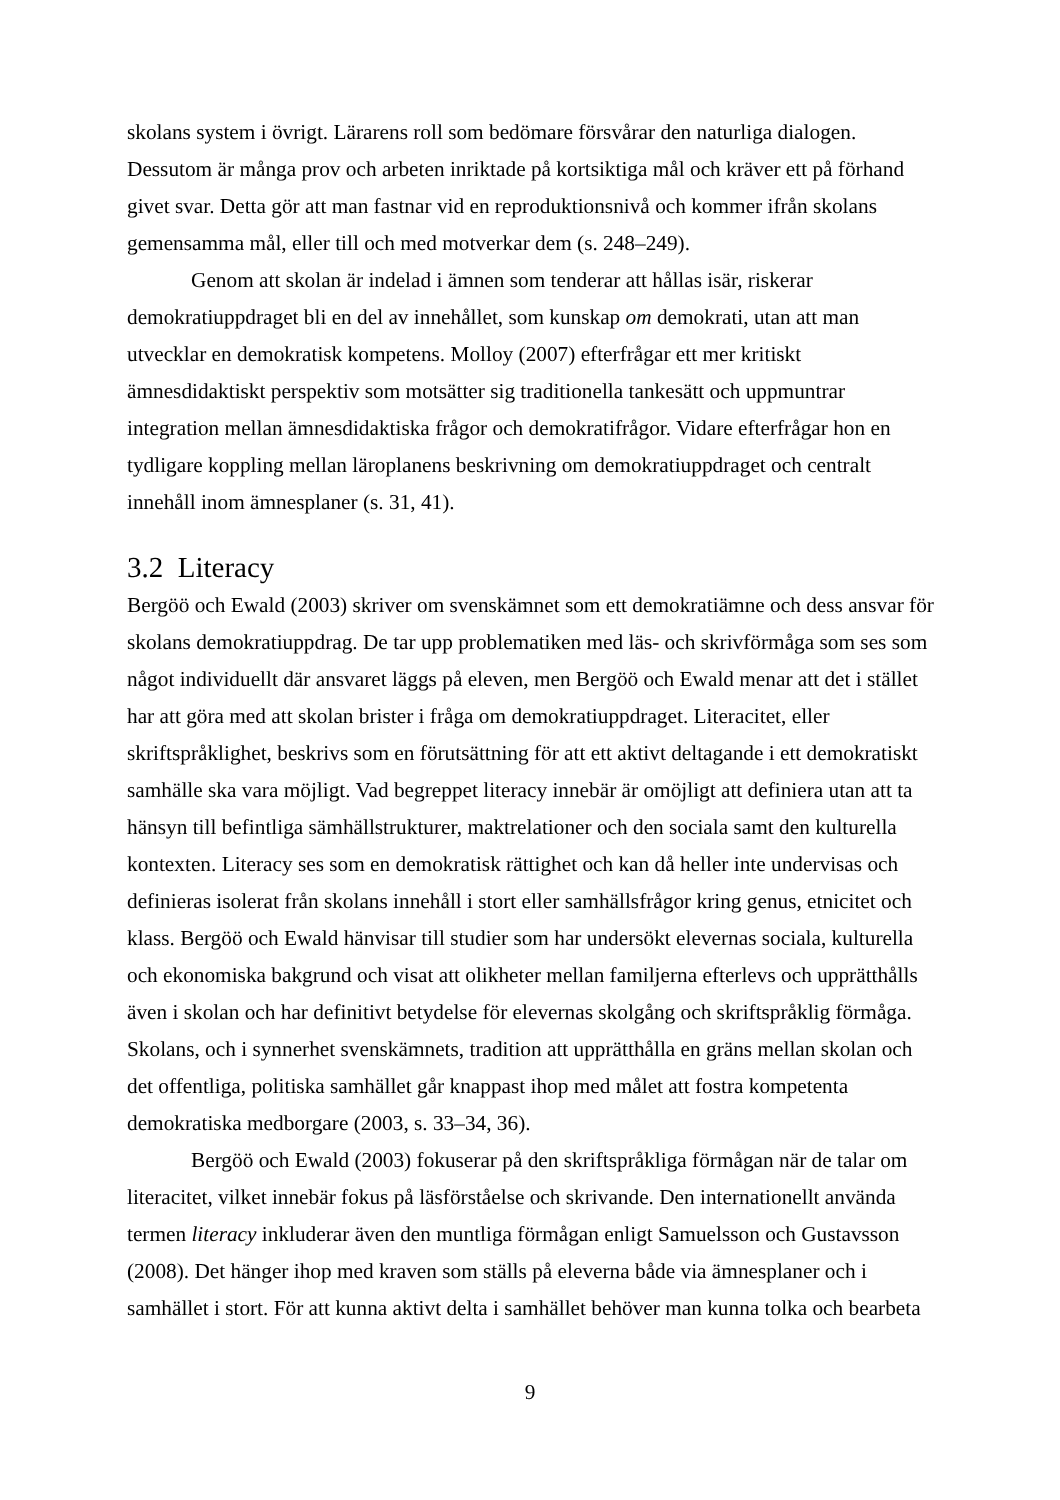skolans system i övrigt. Lärarens roll som bedömare försvårar den naturliga dialogen. Dessutom är många prov och arbeten inriktade på kortsiktiga mål och kräver ett på förhand givet svar. Detta gör att man fastnar vid en reproduktionsnivå och kommer ifrån skolans gemensamma mål, eller till och med motverkar dem (s. 248–249).
Genom att skolan är indelad i ämnen som tenderar att hållas isär, riskerar demokratiuppdraget bli en del av innehållet, som kunskap om demokrati, utan att man utvecklar en demokratisk kompetens. Molloy (2007) efterfrågar ett mer kritiskt ämnesdidaktiskt perspektiv som motsätter sig traditionella tankesätt och uppmuntrar integration mellan ämnesdidaktiska frågor och demokratifrågor. Vidare efterfrågar hon en tydligare koppling mellan läroplanens beskrivning om demokratiuppdraget och centralt innehåll inom ämnesplaner (s. 31, 41).
3.2 Literacy
Bergöö och Ewald (2003) skriver om svenskämnet som ett demokratiämne och dess ansvar för skolans demokratiuppdrag. De tar upp problematiken med läs- och skrivförmåga som ses som något individuellt där ansvaret läggs på eleven, men Bergöö och Ewald menar att det i stället har att göra med att skolan brister i fråga om demokratiuppdraget. Literacitet, eller skriftspråklighet, beskrivs som en förutsättning för att ett aktivt deltagande i ett demokratiskt samhälle ska vara möjligt. Vad begreppet literacy innebär är omöjligt att definiera utan att ta hänsyn till befintliga sämhällstrukturer, maktrelationer och den sociala samt den kulturella kontexten. Literacy ses som en demokratisk rättighet och kan då heller inte undervisas och definieras isolerat från skolans innehåll i stort eller samhällsfrågor kring genus, etnicitet och klass. Bergöö och Ewald hänvisar till studier som har undersökt elevernas sociala, kulturella och ekonomiska bakgrund och visat att olikheter mellan familjerna efterlevs och upprätthålls även i skolan och har definitivt betydelse för elevernas skolgång och skriftspråklig förmåga. Skolans, och i synnerhet svenskämnets, tradition att upprätthålla en gräns mellan skolan och det offentliga, politiska samhället går knappast ihop med målet att fostra kompetenta demokratiska medborgare (2003, s. 33–34, 36).
Bergöö och Ewald (2003) fokuserar på den skriftspråkliga förmågan när de talar om literacitet, vilket innebär fokus på läsförståelse och skrivande. Den internationellt använda termen literacy inkluderar även den muntliga förmågan enligt Samuelsson och Gustavsson (2008). Det hänger ihop med kraven som ställs på eleverna både via ämnesplaner och i samhället i stort. För att kunna aktivt delta i samhället behöver man kunna tolka och bearbeta
9